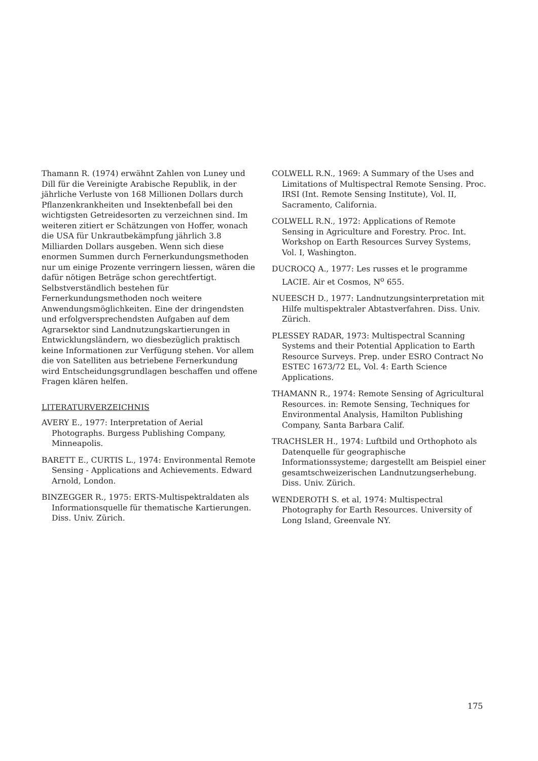Thamann R. (1974) erwähnt Zahlen von Luney und Dill für die Vereinigte Arabische Republik, in der jährliche Verluste von 168 Millionen Dollars durch Pflanzenkrankheiten und Insektenbefall bei den wichtigsten Getreidesorten zu verzeichnen sind. Im weiteren zitiert er Schätzungen von Hoffer, wonach die USA für Unkrautbekämpfung jährlich 3.8 Milliarden Dollars ausgeben. Wenn sich diese enormen Summen durch Fernerkundungsmethoden nur um einige Prozente verringern liessen, wären die dafür nötigen Beträge schon gerechtfertigt.
Selbstverständlich bestehen für Fernerkundungsmethoden noch weitere Anwendungsmöglichkeiten. Eine der dringendsten und erfolgversprechendsten Aufgaben auf dem Agrarsektor sind Landnutzungskartierungen in Entwicklungsländern, wo diesbezüglich praktisch keine Informationen zur Verfügung stehen. Vor allem die von Satelliten aus betriebene Fernerkundung wird Entscheidungsgrundlagen beschaffen und offene Fragen klären helfen.
LITERATURVERZEICHNIS
AVERY E., 1977: Interpretation of Aerial Photographs. Burgess Publishing Company, Minneapolis.
BARETT E., CURTIS L., 1974: Environmental Remote Sensing - Applications and Achievements. Edward Arnold, London.
BINZEGGER R., 1975: ERTS-Multispektraldaten als Informationsquelle für thematische Kartierungen. Diss. Univ. Zürich.
COLWELL R.N., 1969: A Summary of the Uses and Limitations of Multispectral Remote Sensing. Proc. IRSI (Int. Remote Sensing Institute), Vol. II, Sacramento, California.
COLWELL R.N., 1972: Applications of Remote Sensing in Agriculture and Forestry. Proc. Int. Workshop on Earth Resources Survey Systems, Vol. I, Washington.
DUCROCQ A., 1977: Les russes et le programme LACIE. Air et Cosmos, N<sup>o</sup> 655.
NUEESCH D., 1977: Landnutzungsinterpretation mit Hilfe multispektraler Abtastverfahren. Diss. Univ. Zürich.
PLESSEY RADAR, 1973: Multispectral Scanning Systems and their Potential Application to Earth Resource Surveys. Prep. under ESRO Contract No ESTEC 1673/72 EL, Vol. 4: Earth Science Applications.
THAMANN R., 1974: Remote Sensing of Agricultural Resources. in: Remote Sensing, Techniques for Environmental Analysis, Hamilton Publishing Company, Santa Barbara Calif.
TRACHSLER H., 1974: Luftbild und Orthophoto als Datenquelle für geographische Informationssysteme; dargestellt am Beispiel einer gesamtschweizerischen Landnutzungserhebung. Diss. Univ. Zürich.
WENDEROTH S. et al, 1974: Multispectral Photography for Earth Resources. University of Long Island, Greenvale NY.
175